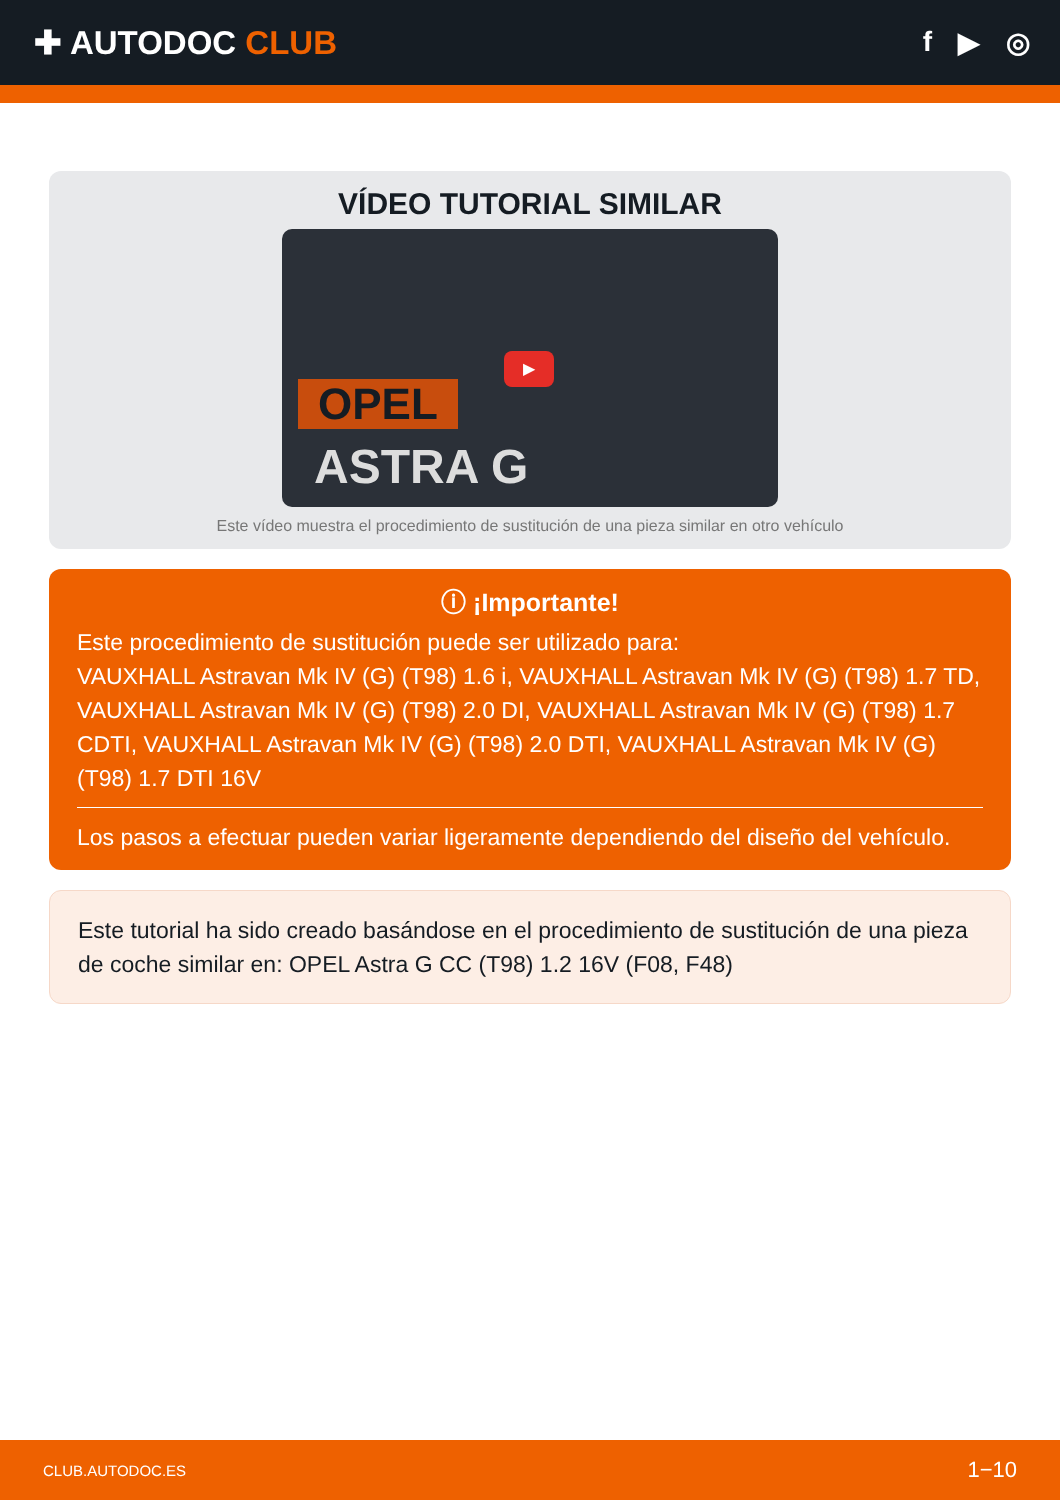✚ AUTODOC CLUB
f ▶ ◎
VÍDEO TUTORIAL SIMILAR
▶
OPEL
ASTRA G
Este vídeo muestra el procedimiento de sustitución de una pieza similar en otro vehículo
ⓘ ¡Importante!
Este procedimiento de sustitución puede ser utilizado para:
VAUXHALL Astravan Mk IV (G) (T98) 1.6 i, VAUXHALL Astravan Mk IV (G) (T98) 1.7 TD, VAUXHALL Astravan Mk IV (G) (T98) 2.0 DI, VAUXHALL Astravan Mk IV (G) (T98) 1.7 CDTI, VAUXHALL Astravan Mk IV (G) (T98) 2.0 DTI, VAUXHALL Astravan Mk IV (G) (T98) 1.7 DTI 16V
Los pasos a efectuar pueden variar ligeramente dependiendo del diseño del vehículo.
Este tutorial ha sido creado basándose en el procedimiento de sustitución de una pieza de coche similar en: OPEL Astra G CC (T98) 1.2 16V (F08, F48)
CLUB.AUTODOC.ES 1−10